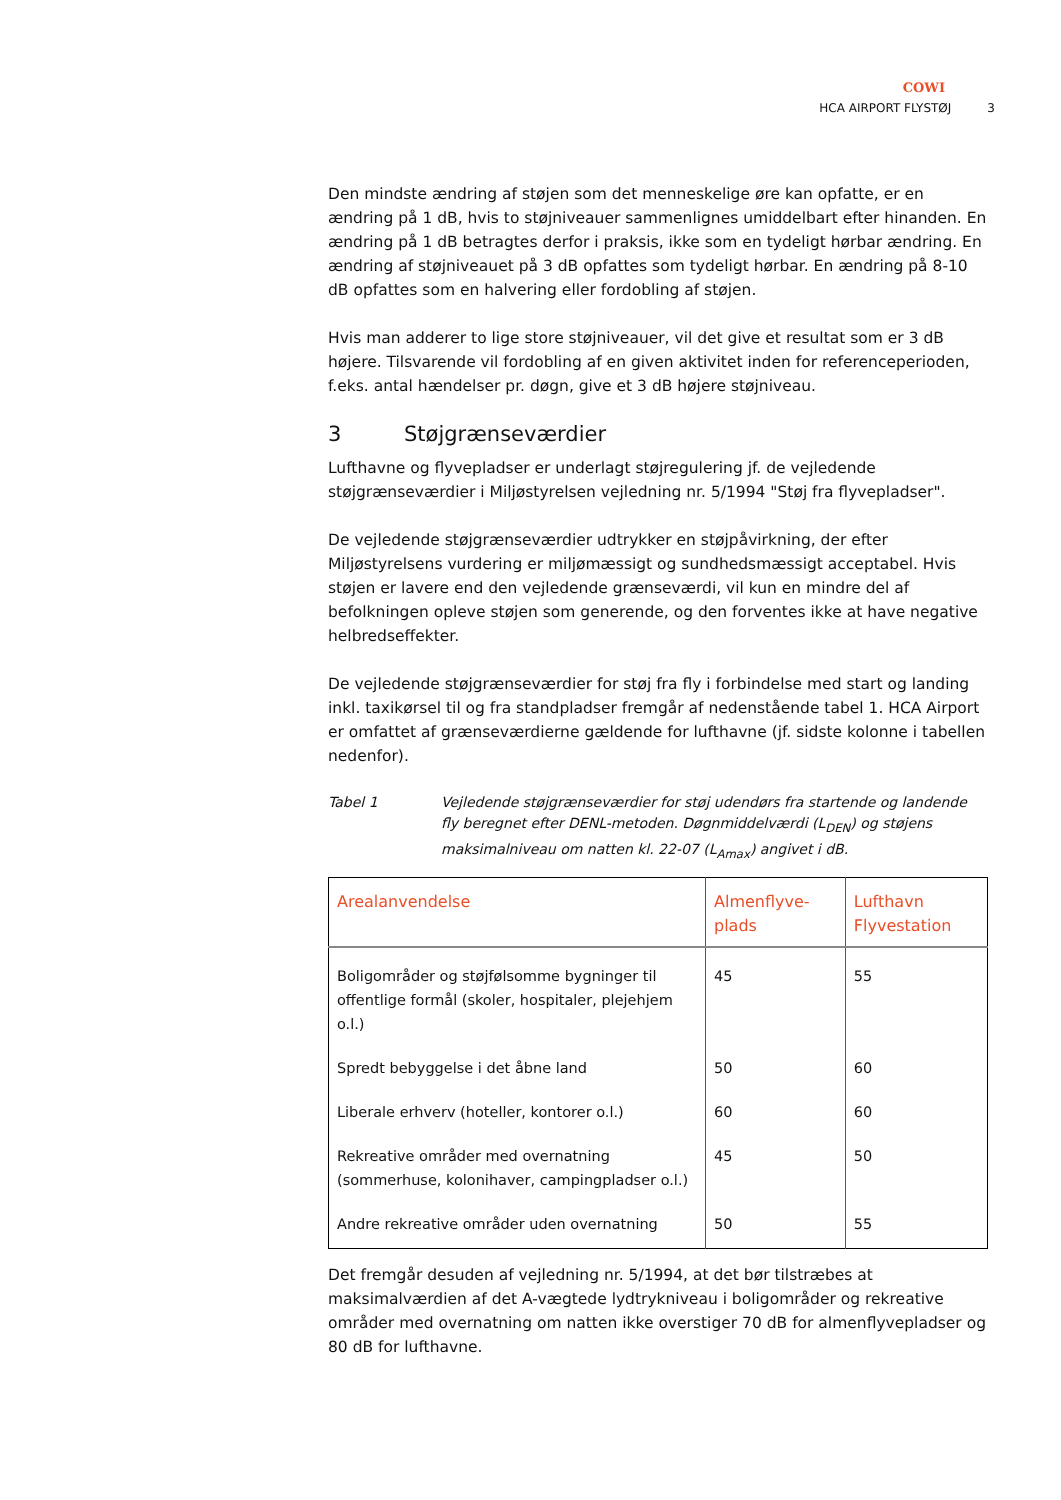COWI
HCA AIRPORT FLYSTØJ 3
Den mindste ændring af støjen som det menneskelige øre kan opfatte, er en ændring på 1 dB, hvis to støjniveauer sammenlignes umiddelbart efter hinanden. En ændring på 1 dB betragtes derfor i praksis, ikke som en tydeligt hørbar ændring. En ændring af støjniveauet på 3 dB opfattes som tydeligt hørbar. En ændring på 8-10 dB opfattes som en halvering eller fordobling af støjen.
Hvis man adderer to lige store støjniveauer, vil det give et resultat som er 3 dB højere. Tilsvarende vil fordobling af en given aktivitet inden for referenceperioden, f.eks. antal hændelser pr. døgn, give et 3 dB højere støjniveau.
3 Støjgrænseværdier
Lufthavne og flyvepladser er underlagt støjregulering jf. de vejledende støjgrænseværdier i Miljøstyrelsen vejledning nr. 5/1994 "Støj fra flyvepladser".
De vejledende støjgrænseværdier udtrykker en støjpåvirkning, der efter Miljøstyrelsens vurdering er miljømæssigt og sundhedsmæssigt acceptabel. Hvis støjen er lavere end den vejledende grænseværdi, vil kun en mindre del af befolkningen opleve støjen som generende, og den forventes ikke at have negative helbredseffekter.
De vejledende støjgrænseværdier for støj fra fly i forbindelse med start og landing inkl. taxikørsel til og fra standpladser fremgår af nedenstående tabel 1. HCA Airport er omfattet af grænseværdierne gældende for lufthavne (jf. sidste kolonne i tabellen nedenfor).
Tabel 1 Vejledende støjgrænseværdier for støj udendørs fra startende og landende fly beregnet efter DENL-metoden. Døgnmiddelværdi (L<sub>DEN</sub>) og støjens maksimalniveau om natten kl. 22-07 (L<sub>Amax</sub>) angivet i dB.
| Arealanvendelse | Almenflyve- plads | Lufthavn Flyvestation |
| --- | --- | --- |
| Boligområder og støjfølsomme bygninger til offentlige formål (skoler, hospitaler, plejehjem o.l.) | 45 | 55 |
| Spredt bebyggelse i det åbne land | 50 | 60 |
| Liberale erhverv (hoteller, kontorer o.l.) | 60 | 60 |
| Rekreative områder med overnatning (sommerhuse, kolonihaver, campingpladser o.l.) | 45 | 50 |
| Andre rekreative områder uden overnatning | 50 | 55 |
Det fremgår desuden af vejledning nr. 5/1994, at det bør tilstræbes at maksimalværdien af det A-vægtede lydtrykniveau i boligområder og rekreative områder med overnatning om natten ikke overstiger 70 dB for almenflyvepladser og 80 dB for lufthavne.